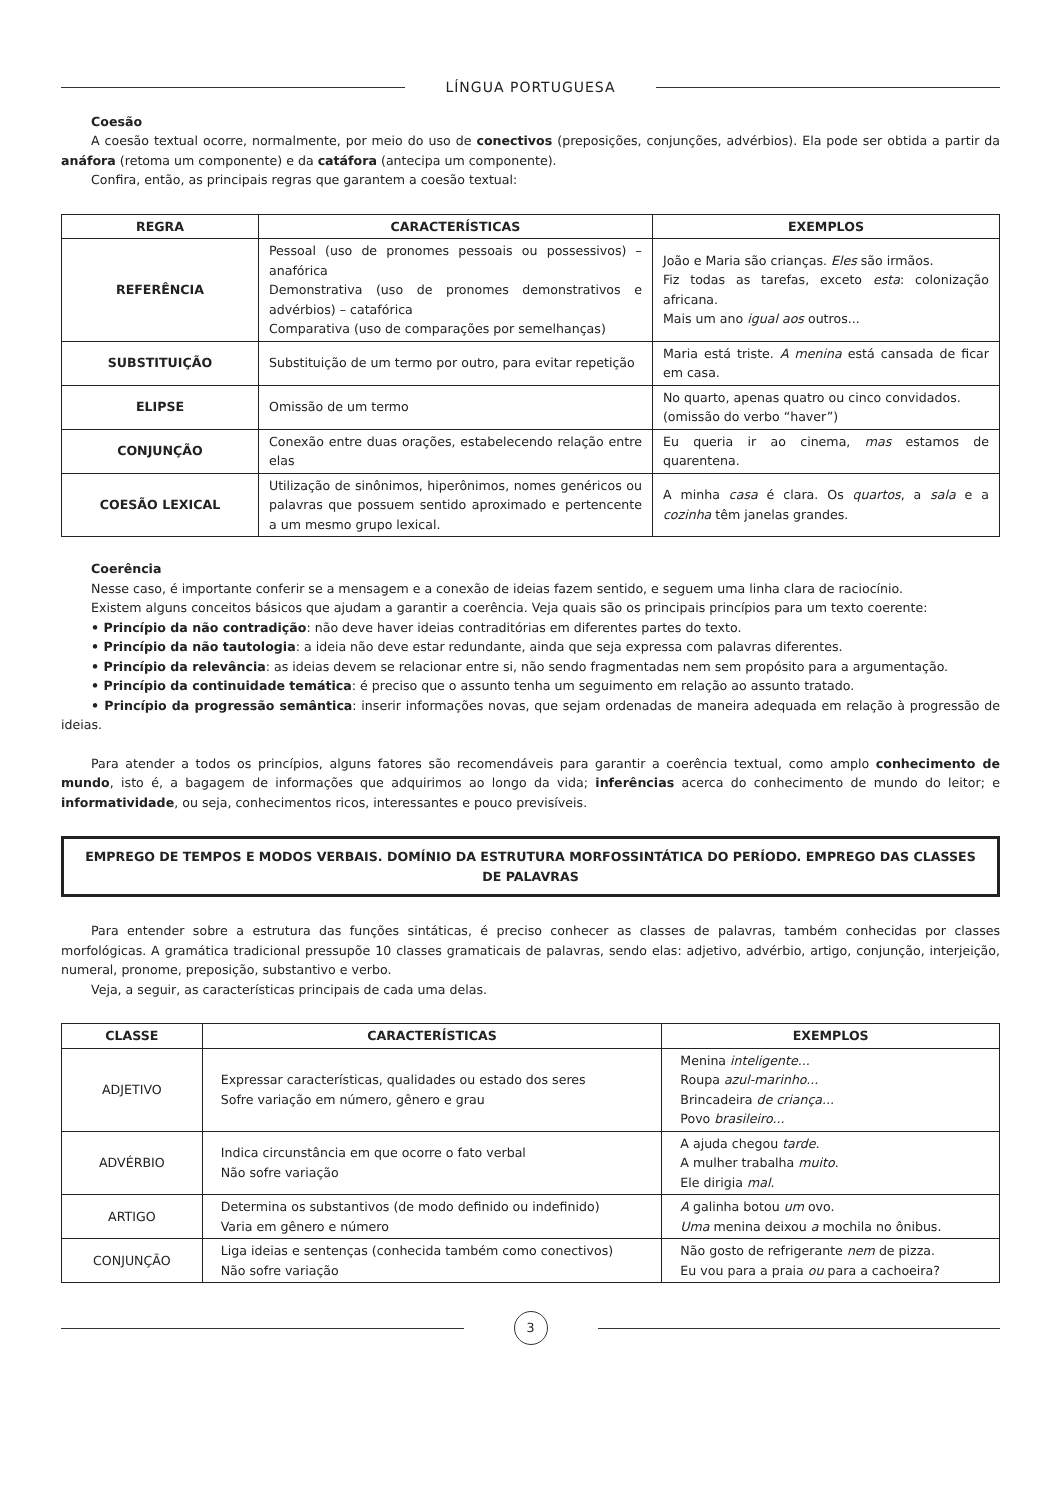LÍNGUA PORTUGUESA
Coesão
A coesão textual ocorre, normalmente, por meio do uso de conectivos (preposições, conjunções, advérbios). Ela pode ser obtida a partir da anáfora (retoma um componente) e da catáfora (antecipa um componente).
Confira, então, as principais regras que garantem a coesão textual:
| REGRA | CARACTERÍSTICAS | EXEMPLOS |
| --- | --- | --- |
| REFERÊNCIA | Pessoal (uso de pronomes pessoais ou possessivos) – anafórica Demonstrativa (uso de pronomes demonstrativos e advérbios) – catafórica Comparativa (uso de comparações por semelhanças) | João e Maria são crianças. Eles são irmãos. Fiz todas as tarefas, exceto esta : colonização africana. Mais um ano igual aos outros... |
| SUBSTITUIÇÃO | Substituição de um termo por outro, para evitar repetição | Maria está triste. A menina está cansada de ficar em casa. |
| ELIPSE | Omissão de um termo | No quarto, apenas quatro ou cinco convidados. (omissão do verbo “haver”) |
| CONJUNÇÃO | Conexão entre duas orações, estabelecendo relação entre elas | Eu queria ir ao cinema, mas estamos de quarentena. |
| COESÃO LEXICAL | Utilização de sinônimos, hiperônimos, nomes genéricos ou palavras que possuem sentido aproximado e pertencente a um mesmo grupo lexical. | A minha casa é clara. Os quartos , a sala e a cozinha têm janelas grandes. |
Coerência
Nesse caso, é importante conferir se a mensagem e a conexão de ideias fazem sentido, e seguem uma linha clara de raciocínio.
Existem alguns conceitos básicos que ajudam a garantir a coerência. Veja quais são os principais princípios para um texto coerente:
• Princípio da não contradição: não deve haver ideias contraditórias em diferentes partes do texto.
• Princípio da não tautologia: a ideia não deve estar redundante, ainda que seja expressa com palavras diferentes.
• Princípio da relevância: as ideias devem se relacionar entre si, não sendo fragmentadas nem sem propósito para a argumentação.
• Princípio da continuidade temática: é preciso que o assunto tenha um seguimento em relação ao assunto tratado.
• Princípio da progressão semântica: inserir informações novas, que sejam ordenadas de maneira adequada em relação à progressão de ideias.
Para atender a todos os princípios, alguns fatores são recomendáveis para garantir a coerência textual, como amplo conhecimento de mundo, isto é, a bagagem de informações que adquirimos ao longo da vida; inferências acerca do conhecimento de mundo do leitor; e informatividade, ou seja, conhecimentos ricos, interessantes e pouco previsíveis.
EMPREGO DE TEMPOS E MODOS VERBAIS. DOMÍNIO DA ESTRUTURA MORFOSSINTÁTICA DO PERÍODO. EMPREGO DAS CLASSES DE PALAVRAS
Para entender sobre a estrutura das funções sintáticas, é preciso conhecer as classes de palavras, também conhecidas por classes morfológicas. A gramática tradicional pressupõe 10 classes gramaticais de palavras, sendo elas: adjetivo, advérbio, artigo, conjunção, interjeição, numeral, pronome, preposição, substantivo e verbo.
Veja, a seguir, as características principais de cada uma delas.
| CLASSE | CARACTERÍSTICAS | EXEMPLOS |
| --- | --- | --- |
| ADJETIVO | Expressar características, qualidades ou estado dos seres Sofre variação em número, gênero e grau | Menina inteligente... Roupa azul-marinho... Brincadeira de criança... Povo brasileiro... |
| ADVÉRBIO | Indica circunstância em que ocorre o fato verbal Não sofre variação | A ajuda chegou tarde. A mulher trabalha muito . Ele dirigia mal . |
| ARTIGO | Determina os substantivos (de modo definido ou indefinido) Varia em gênero e número | A galinha botou um ovo. Uma menina deixou a mochila no ônibus. |
| CONJUNÇÃO | Liga ideias e sentenças (conhecida também como conectivos) Não sofre variação | Não gosto de refrigerante nem de pizza. Eu vou para a praia ou para a cachoeira? |
3